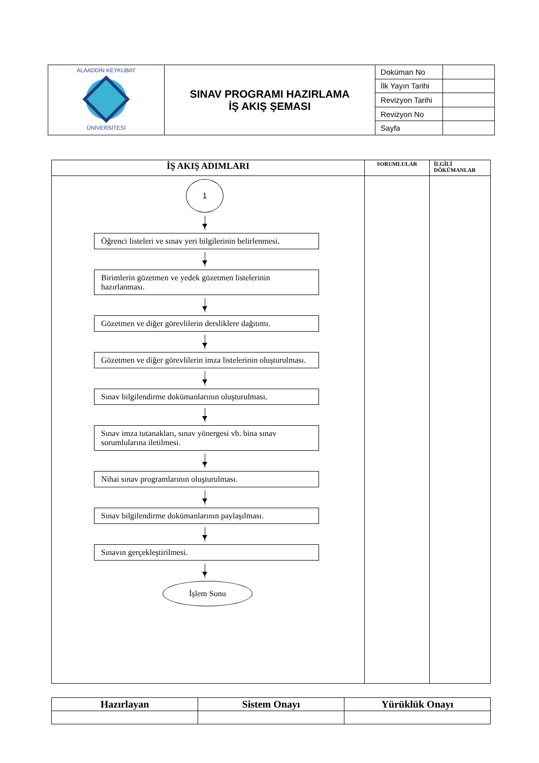| ALAADDİN KEYKUBAT ÜNİVERSİTESİ | SINAV PROGRAMI HAZIRLAMA İŞ AKIŞ ŞEMASI | Doküman No | |
| | | İlk Yayın Tarihi | |
| | | Revizyon Tarihi | |
| | | Revizyon No | |
| | | Sayfa | |
| İŞ AKIŞ ADIMLARI | SORUMLULAR | İLGİLİ DÖKÜMANLAR |
| --- | --- | --- |
| 1 Öğrenci listeleri ve sınav yeri bilgilerinin belirlenmesi. Birimlerin gözetmen ve yedek gözetmen listelerinin hazırlanması. Gözetmen ve diğer görevlilerin dersliklere dağıtımı. Gözetmen ve diğer görevlilerin imza listelerinin oluşturulması. Sınav bilgilendirme dokümanlarının oluşturulması. Sınav imza tutanakları, sınav yönergesi vb. bina sınav sorumlularına iletilmesi. Nihai sınav programlarının oluşturulması. Sınav bilgilendirme dokümanlarının paylaşılması. Sınavın gerçekleştirilmesi. İşlem Sonu | | |
| Hazırlayan | Sistem Onayı | Yürüklük Onayı |
| --- | --- | --- |